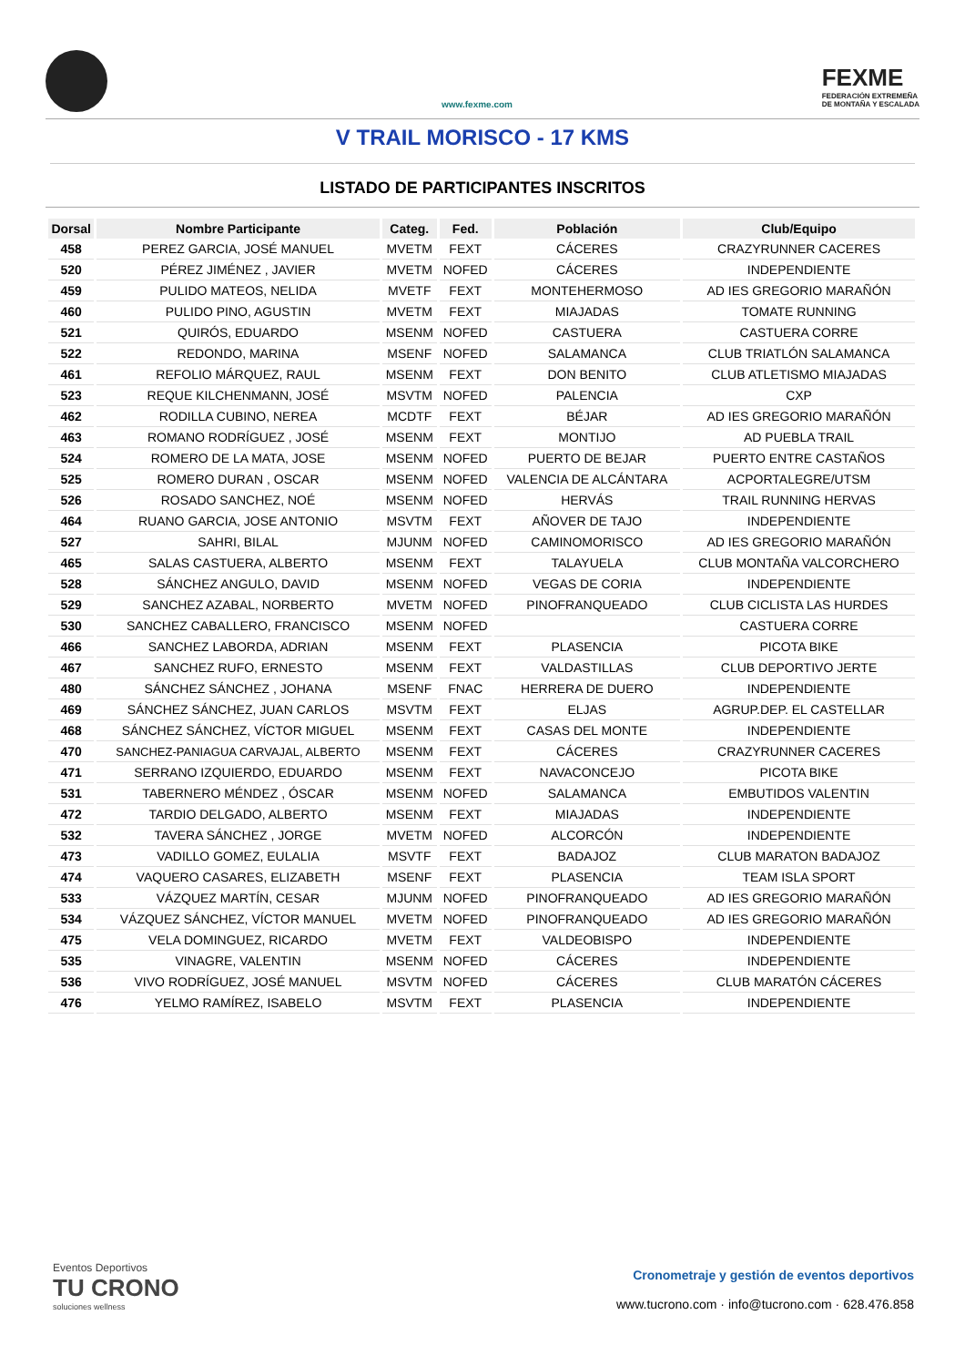www.fexme.com
FEXME
FEDERACIÓN EXTREMEÑA
DE MONTAÑA Y ESCALADA
V TRAIL MORISCO - 17 KMS
LISTADO DE PARTICIPANTES INSCRITOS
| Dorsal | Nombre Participante | Categ. | Fed. | Población | Club/Equipo |
| --- | --- | --- | --- | --- | --- |
| 458 | PEREZ GARCIA, JOSÉ MANUEL | MVETM | FEXT | CÁCERES | CRAZYRUNNER CACERES |
| 520 | PÉREZ JIMÉNEZ , JAVIER | MVETM | NOFED | CÁCERES | INDEPENDIENTE |
| 459 | PULIDO MATEOS, NELIDA | MVETF | FEXT | MONTEHERMOSO | AD IES GREGORIO MARAÑÓN |
| 460 | PULIDO PINO, AGUSTIN | MVETM | FEXT | MIAJADAS | TOMATE RUNNING |
| 521 | QUIRÓS, EDUARDO | MSENM | NOFED | CASTUERA | CASTUERA CORRE |
| 522 | REDONDO, MARINA | MSENF | NOFED | SALAMANCA | CLUB TRIATLÓN SALAMANCA |
| 461 | REFOLIO MÁRQUEZ, RAUL | MSENM | FEXT | DON BENITO | CLUB ATLETISMO MIAJADAS |
| 523 | REQUE KILCHENMANN, JOSÉ | MSVTM | NOFED | PALENCIA | CXP |
| 462 | RODILLA CUBINO, NEREA | MCDTF | FEXT | BÉJAR | AD IES GREGORIO MARAÑÓN |
| 463 | ROMANO RODRÍGUEZ , JOSÉ | MSENM | FEXT | MONTIJO | AD PUEBLA TRAIL |
| 524 | ROMERO DE LA MATA, JOSE | MSENM | NOFED | PUERTO DE BEJAR | PUERTO ENTRE CASTAÑOS |
| 525 | ROMERO DURAN , OSCAR | MSENM | NOFED | VALENCIA DE ALCÁNTARA | ACPORTALEGRE/UTSM |
| 526 | ROSADO SANCHEZ, NOÉ | MSENM | NOFED | HERVÁS | TRAIL RUNNING HERVAS |
| 464 | RUANO GARCIA, JOSE ANTONIO | MSVTM | FEXT | AÑOVER DE TAJO | INDEPENDIENTE |
| 527 | SAHRI, BILAL | MJUNM | NOFED | CAMINOMORISCO | AD IES GREGORIO MARAÑÓN |
| 465 | SALAS CASTUERA, ALBERTO | MSENM | FEXT | TALAYUELA | CLUB MONTAÑA VALCORCHERO |
| 528 | SÁNCHEZ ANGULO, DAVID | MSENM | NOFED | VEGAS DE CORIA | INDEPENDIENTE |
| 529 | SANCHEZ AZABAL, NORBERTO | MVETM | NOFED | PINOFRANQUEADO | CLUB CICLISTA LAS HURDES |
| 530 | SANCHEZ CABALLERO, FRANCISCO | MSENM | NOFED | | CASTUERA CORRE |
| 466 | SANCHEZ LABORDA, ADRIAN | MSENM | FEXT | PLASENCIA | PICOTA BIKE |
| 467 | SANCHEZ RUFO, ERNESTO | MSENM | FEXT | VALDASTILLAS | CLUB DEPORTIVO JERTE |
| 480 | SÁNCHEZ SÁNCHEZ , JOHANA | MSENF | FNAC | HERRERA DE DUERO | INDEPENDIENTE |
| 469 | SÁNCHEZ SÁNCHEZ, JUAN CARLOS | MSVTM | FEXT | ELJAS | AGRUP.DEP. EL CASTELLAR |
| 468 | SÁNCHEZ SÁNCHEZ, VÍCTOR MIGUEL | MSENM | FEXT | CASAS DEL MONTE | INDEPENDIENTE |
| 470 | SANCHEZ-PANIAGUA CARVAJAL, ALBERTO | MSENM | FEXT | CÁCERES | CRAZYRUNNER CACERES |
| 471 | SERRANO IZQUIERDO, EDUARDO | MSENM | FEXT | NAVACONCEJO | PICOTA BIKE |
| 531 | TABERNERO MÉNDEZ , ÓSCAR | MSENM | NOFED | SALAMANCA | EMBUTIDOS VALENTIN |
| 472 | TARDIO DELGADO, ALBERTO | MSENM | FEXT | MIAJADAS | INDEPENDIENTE |
| 532 | TAVERA SÁNCHEZ , JORGE | MVETM | NOFED | ALCORCÓN | INDEPENDIENTE |
| 473 | VADILLO GOMEZ, EULALIA | MSVTF | FEXT | BADAJOZ | CLUB MARATON BADAJOZ |
| 474 | VAQUERO CASARES, ELIZABETH | MSENF | FEXT | PLASENCIA | TEAM ISLA SPORT |
| 533 | VÁZQUEZ MARTÍN, CESAR | MJUNM | NOFED | PINOFRANQUEADO | AD IES GREGORIO MARAÑÓN |
| 534 | VÁZQUEZ SÁNCHEZ, VÍCTOR MANUEL | MVETM | NOFED | PINOFRANQUEADO | AD IES GREGORIO MARAÑÓN |
| 475 | VELA DOMINGUEZ, RICARDO | MVETM | FEXT | VALDEOBISPO | INDEPENDIENTE |
| 535 | VINAGRE, VALENTIN | MSENM | NOFED | CÁCERES | INDEPENDIENTE |
| 536 | VIVO RODRÍGUEZ, JOSÉ MANUEL | MSVTM | NOFED | CÁCERES | CLUB MARATÓN CÁCERES |
| 476 | YELMO RAMÍREZ, ISABELO | MSVTM | FEXT | PLASENCIA | INDEPENDIENTE |
Eventos Deportivos
TU CRONO
soluciones wellness
Cronometraje y gestión de eventos deportivos
www.tucrono.com · info@tucrono.com · 628.476.858